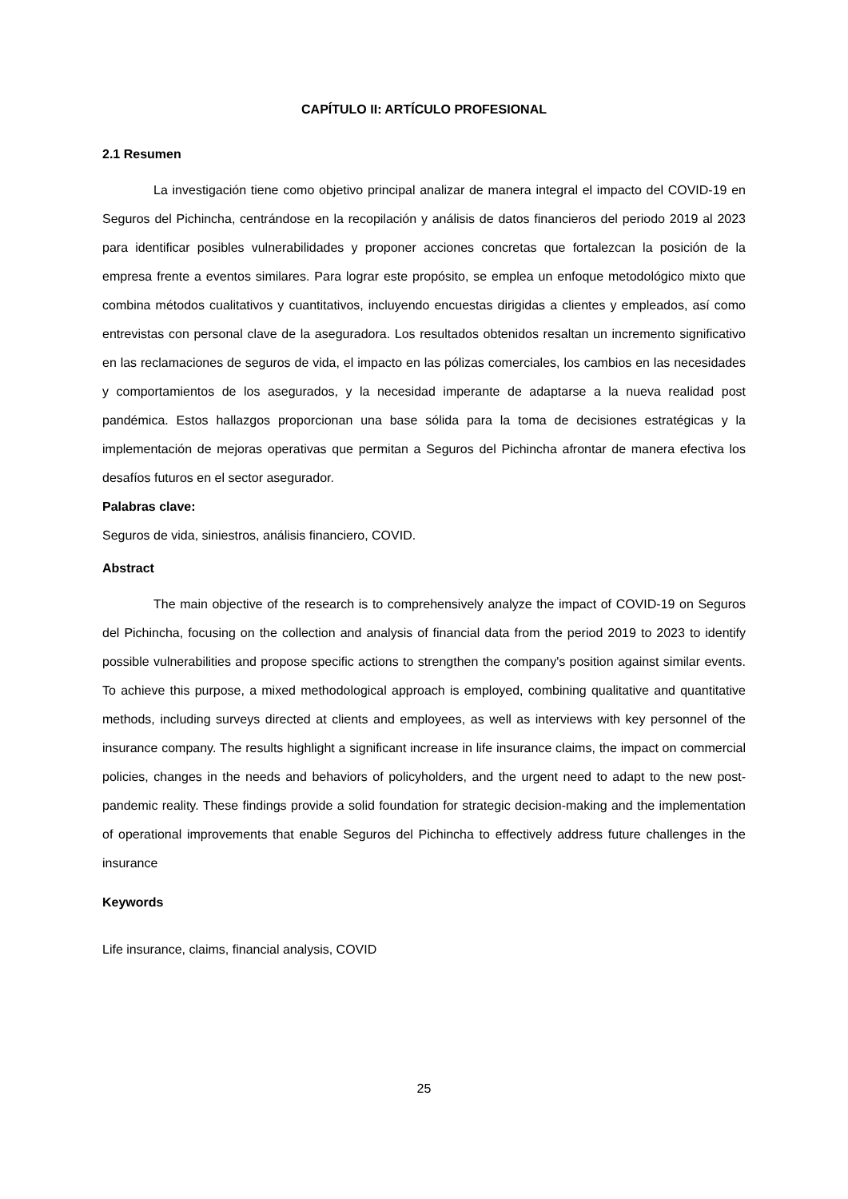CAPÍTULO II: ARTÍCULO PROFESIONAL
2.1 Resumen
La investigación tiene como objetivo principal analizar de manera integral el impacto del COVID-19 en Seguros del Pichincha, centrándose en la recopilación y análisis de datos financieros del periodo 2019 al 2023 para identificar posibles vulnerabilidades y proponer acciones concretas que fortalezcan la posición de la empresa frente a eventos similares. Para lograr este propósito, se emplea un enfoque metodológico mixto que combina métodos cualitativos y cuantitativos, incluyendo encuestas dirigidas a clientes y empleados, así como entrevistas con personal clave de la aseguradora. Los resultados obtenidos resaltan un incremento significativo en las reclamaciones de seguros de vida, el impacto en las pólizas comerciales, los cambios en las necesidades y comportamientos de los asegurados, y la necesidad imperante de adaptarse a la nueva realidad post pandémica. Estos hallazgos proporcionan una base sólida para la toma de decisiones estratégicas y la implementación de mejoras operativas que permitan a Seguros del Pichincha afrontar de manera efectiva los desafíos futuros en el sector asegurador.
Palabras clave:
Seguros de vida, siniestros, análisis financiero, COVID.
Abstract
The main objective of the research is to comprehensively analyze the impact of COVID-19 on Seguros del Pichincha, focusing on the collection and analysis of financial data from the period 2019 to 2023 to identify possible vulnerabilities and propose specific actions to strengthen the company's position against similar events. To achieve this purpose, a mixed methodological approach is employed, combining qualitative and quantitative methods, including surveys directed at clients and employees, as well as interviews with key personnel of the insurance company. The results highlight a significant increase in life insurance claims, the impact on commercial policies, changes in the needs and behaviors of policyholders, and the urgent need to adapt to the new post-pandemic reality. These findings provide a solid foundation for strategic decision-making and the implementation of operational improvements that enable Seguros del Pichincha to effectively address future challenges in the insurance
Keywords
Life insurance, claims, financial analysis, COVID
25